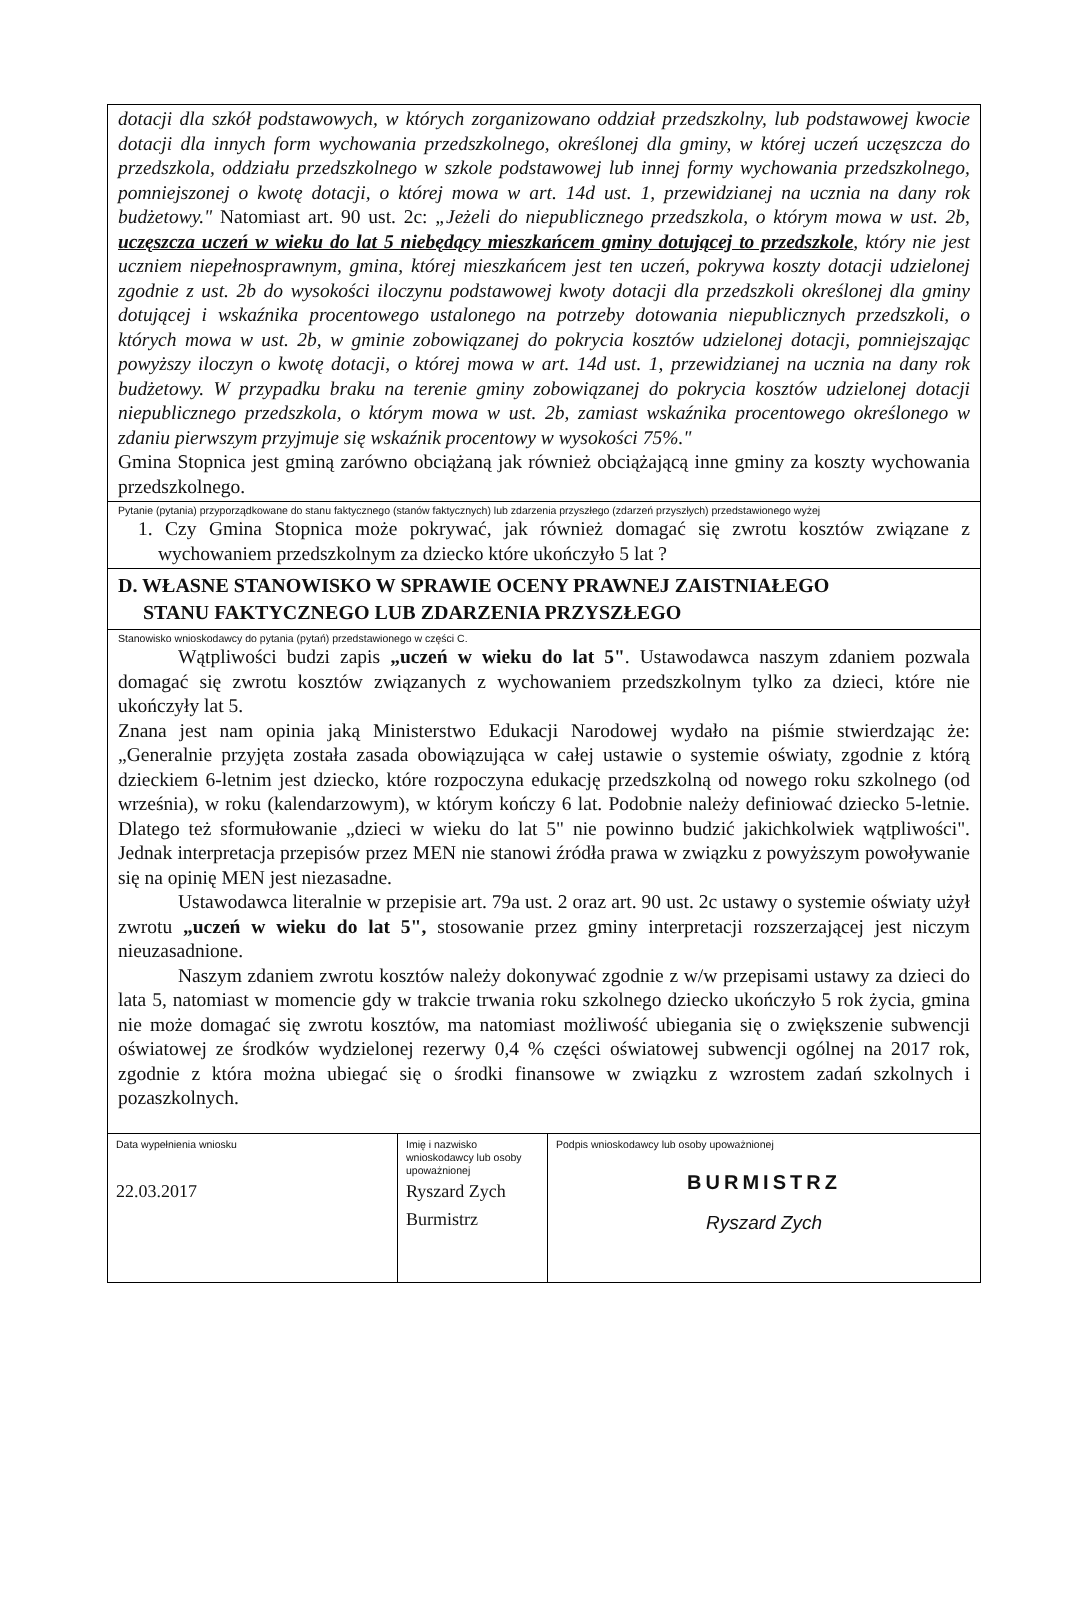dotacji dla szkół podstawowych, w których zorganizowano oddział przedszkolny, lub podstawowej kwocie dotacji dla innych form wychowania przedszkolnego, określonej dla gminy, w której uczeń uczęszcza do przedszkola, oddziału przedszkolnego w szkole podstawowej lub innej formy wychowania przedszkolnego, pomniejszonej o kwotę dotacji, o której mowa w art. 14d ust. 1, przewidzianej na ucznia na dany rok budżetowy." Natomiast art. 90 ust. 2c: „Jeżeli do niepublicznego przedszkola, o którym mowa w ust. 2b, uczęszcza uczeń w wieku do lat 5 niebędący mieszkańcem gminy dotującej to przedszkole, który nie jest uczniem niepełnosprawnym, gmina, której mieszkańcem jest ten uczeń, pokrywa koszty dotacji udzielonej zgodnie z ust. 2b do wysokości iloczynu podstawowej kwoty dotacji dla przedszkoli określonej dla gminy dotującej i wskaźnika procentowego ustalonego na potrzeby dotowania niepublicznych przedszkoli, o których mowa w ust. 2b, w gminie zobowiązanej do pokrycia kosztów udzielonej dotacji, pomniejszając powyższy iloczyn o kwotę dotacji, o której mowa w art. 14d ust. 1, przewidzianej na ucznia na dany rok budżetowy. W przypadku braku na terenie gminy zobowiązanej do pokrycia kosztów udzielonej dotacji niepublicznego przedszkola, o którym mowa w ust. 2b, zamiast wskaźnika procentowego określonego w zdaniu pierwszym przyjmuje się wskaźnik procentowy w wysokości 75%."
Gmina Stopnica jest gminą zarówno obciążaną jak również obciążającą inne gminy za koszty wychowania przedszkolnego.
Pytanie (pytania) przyporządkowane do stanu faktycznego (stanów faktycznych) lub zdarzenia przyszłego (zdarzeń przyszłych) przedstawionego wyżej
1. Czy Gmina Stopnica może pokrywać, jak również domagać się zwrotu kosztów związane z wychowaniem przedszkolnym za dziecko które ukończyło 5 lat ?
D. WŁASNE STANOWISKO W SPRAWIE OCENY PRAWNEJ ZAISTNIAŁEGO
STANU FAKTYCZNEGO LUB ZDARZENIA PRZYSZŁEGO
Stanowisko wnioskodawcy do pytania (pytań) przedstawionego w części C.
Wątpliwości budzi zapis „uczeń w wieku do lat 5". Ustawodawca naszym zdaniem pozwala domagać się zwrotu kosztów związanych z wychowaniem przedszkolnym tylko za dzieci, które nie ukończyły lat 5.
Znana jest nam opinia jaką Ministerstwo Edukacji Narodowej wydało na piśmie stwierdzając że: „Generalnie przyjęta została zasada obowiązująca w całej ustawie o systemie oświaty, zgodnie z którą dzieckiem 6-letnim jest dziecko, które rozpoczyna edukację przedszkolną od nowego roku szkolnego (od września), w roku (kalendarzowym), w którym kończy 6 lat. Podobnie należy definiować dziecko 5-letnie. Dlatego też sformułowanie „dzieci w wieku do lat 5" nie powinno budzić jakichkolwiek wątpliwości". Jednak interpretacja przepisów przez MEN nie stanowi źródła prawa w związku z powyższym powoływanie się na opinię MEN jest niezasadne.
Ustawodawca literalnie w przepisie art. 79a ust. 2 oraz art. 90 ust. 2c ustawy o systemie oświaty użył zwrotu „uczeń w wieku do lat 5", stosowanie przez gminy interpretacji rozszerzającej jest niczym nieuzasadnione.
Naszym zdaniem zwrotu kosztów należy dokonywać zgodnie z w/w przepisami ustawy za dzieci do lata 5, natomiast w momencie gdy w trakcie trwania roku szkolnego dziecko ukończyło 5 rok życia, gmina nie może domagać się zwrotu kosztów, ma natomiast możliwość ubiegania się o zwiększenie subwencji oświatowej ze środków wydzielonej rezerwy 0,4 % części oświatowej subwencji ogólnej na 2017 rok, zgodnie z która można ubiegać się o środki finansowe w związku z wzrostem zadań szkolnych i pozaszkolnych.
| Data wypełnienia wniosku 22.03.2017 | Imię i nazwisko wnioskodawcy lub osoby upoważnionej Ryszard Zych Burmistrz | Podpis wnioskodawcy lub osoby upoważnionej BURMISTRZ Ryszard Zych |